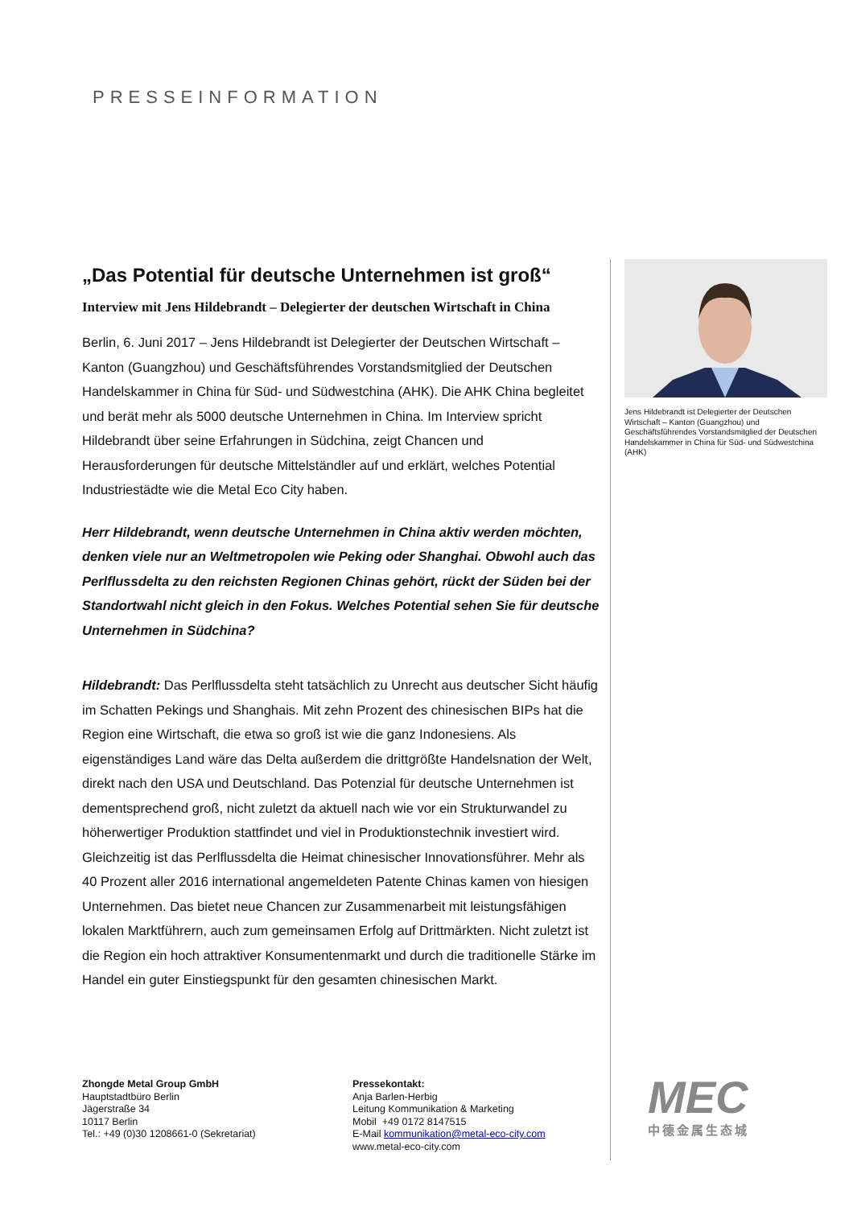PRESSEINFORMATION
„Das Potential für deutsche Unternehmen ist groß“
Interview mit Jens Hildebrandt – Delegierter der deutschen Wirtschaft in China
Berlin, 6. Juni 2017 – Jens Hildebrandt ist Delegierter der Deutschen Wirtschaft – Kanton (Guangzhou) und Geschäftsführendes Vorstandsmitglied der Deutschen Handelskammer in China für Süd- und Südwestchina (AHK). Die AHK China begleitet und berät mehr als 5000 deutsche Unternehmen in China. Im Interview spricht Hildebrandt über seine Erfahrungen in Südchina, zeigt Chancen und Herausforderungen für deutsche Mittelständler auf und erklärt, welches Potential Industriestädte wie die Metal Eco City haben.
Herr Hildebrandt, wenn deutsche Unternehmen in China aktiv werden möchten, denken viele nur an Weltmetropolen wie Peking oder Shanghai. Obwohl auch das Perlflussdelta zu den reichsten Regionen Chinas gehört, rückt der Süden bei der Standortwahl nicht gleich in den Fokus. Welches Potential sehen Sie für deutsche Unternehmen in Südchina?
Hildebrandt: Das Perlflussdelta steht tatsächlich zu Unrecht aus deutscher Sicht häufig im Schatten Pekings und Shanghais. Mit zehn Prozent des chinesischen BIPs hat die Region eine Wirtschaft, die etwa so groß ist wie die ganz Indonesiens. Als eigenständiges Land wäre das Delta außerdem die drittgrößte Handelsnation der Welt, direkt nach den USA und Deutschland. Das Potenzial für deutsche Unternehmen ist dementsprechend groß, nicht zuletzt da aktuell nach wie vor ein Strukturwandel zu höherwertiger Produktion stattfindet und viel in Produktionstechnik investiert wird. Gleichzeitig ist das Perlflussdelta die Heimat chinesischer Innovationsführer. Mehr als 40 Prozent aller 2016 international angemeldeten Patente Chinas kamen von hiesigen Unternehmen. Das bietet neue Chancen zur Zusammenarbeit mit leistungsfähigen lokalen Marktführern, auch zum gemeinsamen Erfolg auf Drittmärkten. Nicht zuletzt ist die Region ein hoch attraktiver Konsumentenmarkt und durch die traditionelle Stärke im Handel ein guter Einstiegspunkt für den gesamten chinesischen Markt.
Jens Hildebrandt ist Delegierter der Deutschen Wirtschaft – Kanton (Guangzhou) und Geschäftsführendes Vorstandsmitglied der Deutschen Handelskammer in China für Süd- und Südwestchina (AHK)
Zhongde Metal Group GmbH
Hauptstadtbüro Berlin
Jägerstraße 34
10117 Berlin
Tel.: +49 (0)30 1208661-0 (Sekretariat)
Pressekontakt:
Anja Barlen-Herbig
Leitung Kommunikation & Marketing
Mobil +49 0172 8147515
E-Mail kommunikation@metal-eco-city.com
www.metal-eco-city.com
MEC
中德金属生态城